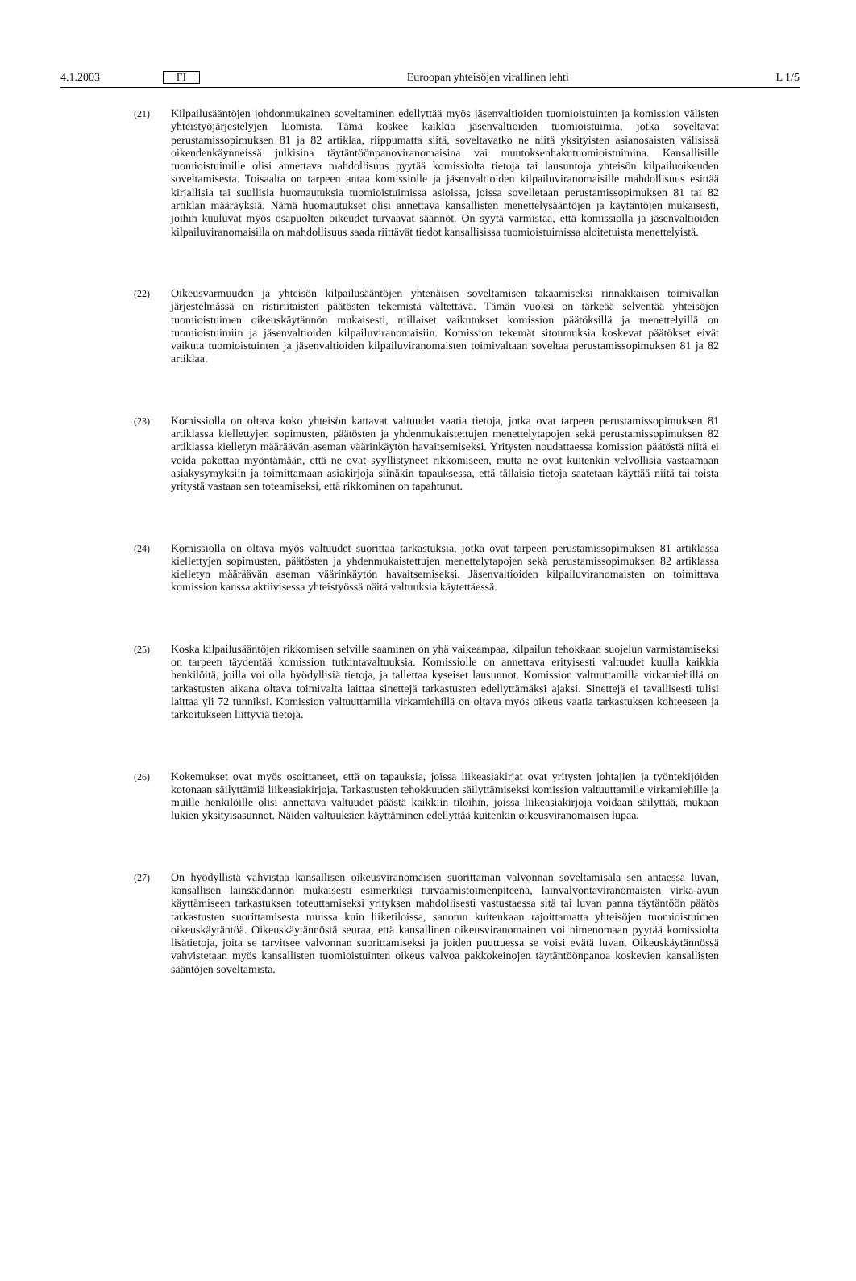4.1.2003 FI Euroopan yhteisöjen virallinen lehti L 1/5
(21) Kilpailusääntöjen johdonmukainen soveltaminen edellyttää myös jäsenvaltioiden tuomioistuinten ja komission välisten yhteistyöjärjestelyjen luomista. Tämä koskee kaikkia jäsenvaltioiden tuomiois­tuimia, jotka soveltavat perustamissopimuksen 81 ja 82 artiklaa, riippumatta siitä, soveltavatko ne niitä yksityisten asianosaisten välisissä oikeudenkäynneissä julkisina täytäntöönpanoviranomaisina vai muutoksenhakutuomioistuimina. Kansallisille tuomioistuimille olisi annettava mahdollisuus pyytää komissiolta tietoja tai lausuntoja yhteisön kilpailuoikeuden soveltamisesta. Toisaalta on tarpeen antaa komissiolle ja jäsenvaltioiden kilpailuviranomaisille mahdollisuus esittää kirjallisia tai suullisia huomautuksia tuomioistuimissa asioissa, joissa sovelletaan perustamissopimuksen 81 tai 82 artiklan määräyksiä. Nämä huomautukset olisi annettava kansallisten menettelysääntöjen ja käytäntöjen mukaisesti, joihin kuuluvat myös osapuolten oikeudet turvaavat säännöt. On syytä varmistaa, että komissiolla ja jäsenvaltioiden kilpailuviranomaisilla on mahdollisuus saada riittävät tiedot kansallisissa tuomioistuimissa aloitetuista menettelyistä.
(22) Oikeusvarmuuden ja yhteisön kilpailusääntöjen yhtenäisen soveltamisen takaamiseksi rinnakkaisen toimivallan järjestelmässä on ristiriitaisten päätösten tekemistä vältettävä. Tämän vuoksi on tärkeää selventää yhteisöjen tuomioistuimen oikeuskäytännön mukaisesti, millaiset vaikutukset komission päätöksillä ja menettelyillä on tuomioistuimiin ja jäsenvaltioiden kilpailuviranomaisiin. Komission tekemät sitoumuksia koskevat päätökset eivät vaikuta tuomioistuinten ja jäsenvaltioiden kilpailuviranomaisten toimivaltaan soveltaa perustamissopimuksen 81 ja 82 artiklaa.
(23) Komissiolla on oltava koko yhteisön kattavat valtuudet vaatia tietoja, jotka ovat tarpeen perustamis­sopimuksen 81 artiklassa kiellettyjen sopimusten, päätösten ja yhdenmukaistettujen menettelyta­pojen sekä perustamissopimuksen 82 artiklassa kielletyn määräävän aseman väärinkäytön havaitse­miseksi. Yritysten noudattaessa komission päätöstä niitä ei voida pakottaa myöntämään, että ne ovat syyllistyneet rikkomiseen, mutta ne ovat kuitenkin velvollisia vastaamaan asiakysymyksiin ja toimit­tamaan asiakirjoja siinäkin tapauksessa, että tällaisia tietoja saatetaan käyttää niitä tai toista yritystä vastaan sen toteamiseksi, että rikkominen on tapahtunut.
(24) Komissiolla on oltava myös valtuudet suorittaa tarkastuksia, jotka ovat tarpeen perustamissopi­muksen 81 artiklassa kiellettyjen sopimusten, päätösten ja yhdenmukaistettujen menettelytapojen sekä perustamissopimuksen 82 artiklassa kielletyn määräävän aseman väärinkäytön havaitsemiseksi. Jäsenvaltioiden kilpailuviranomaisten on toimittava komission kanssa aktiivisessa yhteistyössä näitä valtuuksia käytettäessä.
(25) Koska kilpailusääntöjen rikkomisen selville saaminen on yhä vaikeampaa, kilpailun tehokkaan suojelun varmistamiseksi on tarpeen täydentää komission tutkintavaltuuksia. Komissiolle on annet­tava erityisesti valtuudet kuulla kaikkia henkilöitä, joilla voi olla hyödyllisiä tietoja, ja tallettaa kyseiset lausunnot. Komission valtuuttamilla virkamiehillä on tarkastusten aikana oltava toimivalta laittaa sinettejä tarkastusten edellyttämäksi ajaksi. Sinettejä ei tavallisesti tulisi laittaa yli 72 tunniksi. Komission valtuuttamilla virkamiehillä on oltava myös oikeus vaatia tarkastuksen kohteeseen ja tarkoitukseen liittyviä tietoja.
(26) Kokemukset ovat myös osoittaneet, että on tapauksia, joissa liikeasiakirjat ovat yritysten johtajien ja työntekijöiden kotonaan säilyttämiä liikeasiakirjoja. Tarkastusten tehokkuuden säilyttämiseksi komis­sion valtuuttamille virkamiehille ja muille henkilöille olisi annettava valtuudet päästä kaikkiin tiloihin, joissa liikeasiakirjoja voidaan säilyttää, mukaan lukien yksityisasunnot. Näiden valtuuksien käyttäminen edellyttää kuitenkin oikeusviranomaisen lupaa.
(27) On hyödyllistä vahvistaa kansallisen oikeusviranomaisen suorittaman valvonnan soveltamisala sen antaessa luvan, kansallisen lainsäädännön mukaisesti esimerkiksi turvaamistoimenpiteenä, lainval­vontaviranomaisten virka-avun käyttämiseen tarkastuksen toteuttamiseksi yrityksen mahdollisesti vastustaessa sitä tai luvan panna täytäntöön päätös tarkastusten suorittamisesta muissa kuin liiketi­loissa, sanotun kuitenkaan rajoittamatta yhteisöjen tuomioistuimen oikeuskäytäntöä. Oikeus­käytännöstä seuraa, että kansallinen oikeusviranomainen voi nimenomaan pyytää komissiolta lisätie­toja, joita se tarvitsee valvonnan suorittamiseksi ja joiden puuttuessa se voisi evätä luvan. Oikeus­käytännössä vahvistetaan myös kansallisten tuomioistuinten oikeus valvoa pakkokeinojen täytäntöönpanoa koskevien kansallisten sääntöjen soveltamista.